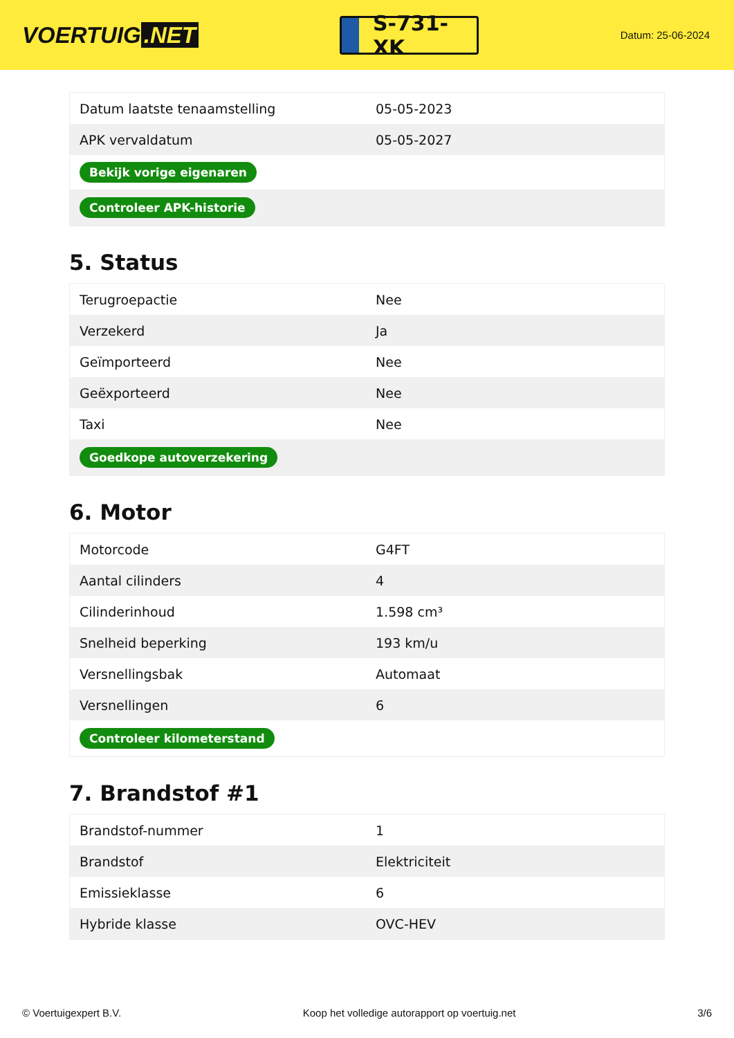VOERTUIG.NET
S-731-XK
Datum: 25-06-2024
| Datum laatste tenaamstelling | 05-05-2023 |
| APK vervaldatum | 05-05-2027 |
| Bekijk vorige eigenaren | |
| Controleer APK-historie | |
5. Status
| Terugroepactie | Nee |
| Verzekerd | Ja |
| Geïmporteerd | Nee |
| Geëxporteerd | Nee |
| Taxi | Nee |
| Goedkope autoverzekering | |
6. Motor
| Motorcode | G4FT |
| Aantal cilinders | 4 |
| Cilinderinhoud | 1.598 cm³ |
| Snelheid beperking | 193 km/u |
| Versnellingsbak | Automaat |
| Versnellingen | 6 |
| Controleer kilometerstand | |
7. Brandstof #1
| Brandstof-nummer | 1 |
| Brandstof | Elektriciteit |
| Emissieklasse | 6 |
| Hybride klasse | OVC-HEV |
© Voertuigexpert B.V. Koop het volledige autorapport op voertuig.net 3/6